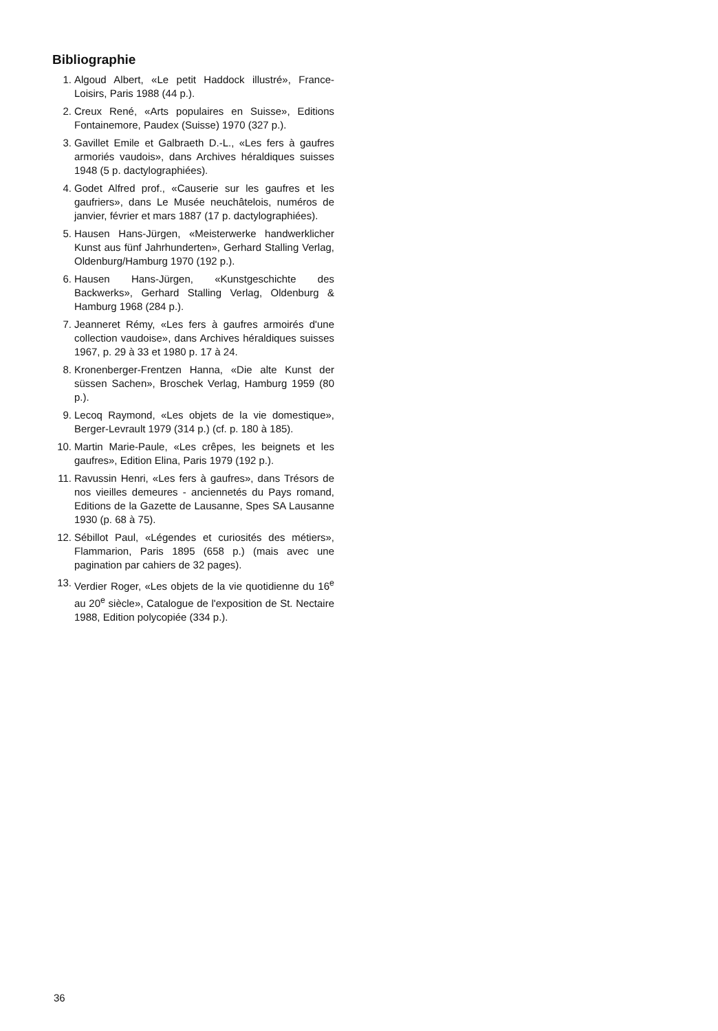Bibliographie
1. Algoud Albert, «Le petit Haddock illustré», France-Loisirs, Paris 1988 (44 p.).
2. Creux René, «Arts populaires en Suisse», Editions Fontainemore, Paudex (Suisse) 1970 (327 p.).
3. Gavillet Emile et Galbraeth D.-L., «Les fers à gaufres armoriés vaudois», dans Archives héraldiques suisses 1948 (5 p. dactylographiées).
4. Godet Alfred prof., «Causerie sur les gaufres et les gaufriers», dans Le Musée neuchâtelois, numéros de janvier, février et mars 1887 (17 p. dactylographiées).
5. Hausen Hans-Jürgen, «Meisterwerke handwerklicher Kunst aus fünf Jahrhunderten», Gerhard Stalling Verlag, Oldenburg/Hamburg 1970 (192 p.).
6. Hausen Hans-Jürgen, «Kunstgeschichte des Backwerks», Gerhard Stalling Verlag, Oldenburg & Hamburg 1968 (284 p.).
7. Jeanneret Rémy, «Les fers à gaufres armoirés d'une collection vaudoise», dans Archives héraldiques suisses 1967, p. 29 à 33 et 1980 p. 17 à 24.
8. Kronenberger-Frentzen Hanna, «Die alte Kunst der süssen Sachen», Broschek Verlag, Hamburg 1959 (80 p.).
9. Lecoq Raymond, «Les objets de la vie domestique», Berger-Levrault 1979 (314 p.) (cf. p. 180 à 185).
10. Martin Marie-Paule, «Les crêpes, les beignets et les gaufres», Edition Elina, Paris 1979 (192 p.).
11. Ravussin Henri, «Les fers à gaufres», dans Trésors de nos vieilles demeures - anciennetés du Pays romand, Editions de la Gazette de Lausanne, Spes SA Lausanne 1930 (p. 68 à 75).
12. Sébillot Paul, «Légendes et curiosités des métiers», Flammarion, Paris 1895 (658 p.) (mais avec une pagination par cahiers de 32 pages).
13. Verdier Roger, «Les objets de la vie quotidienne du 16<sup>e</sup> au 20<sup>e</sup> siècle», Catalogue de l'exposition de St. Nectaire 1988, Edition polycopiée (334 p.).
36